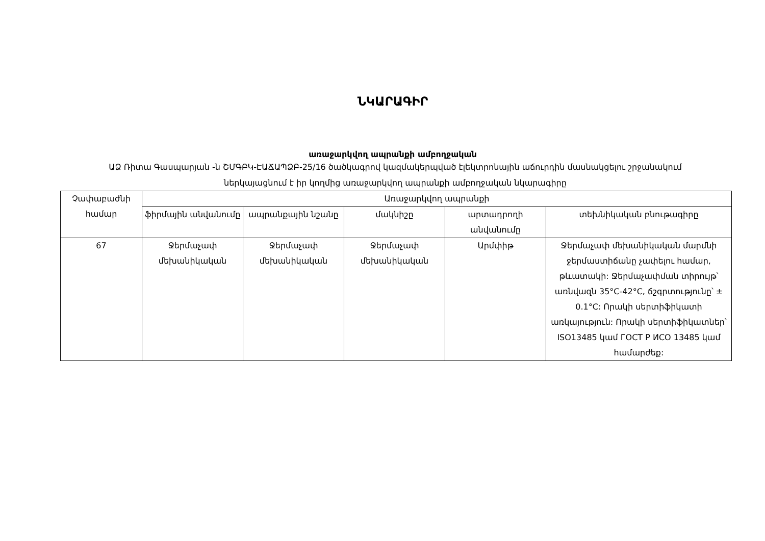ՆԿԱՐԱԳԻՐ
առաջարկվող ապրանքի ամբողջական
ԱՁ Ռիտա Գասպարյան -ն ՇՄԳԲԿ-ԷԱՃԱՊՁԲ-25/16 ծածկագրով կազմակերպված էլեկտրոնային աճուրդին մասնակցելու շրջանակում ներկայացնում է իր կողմից առաջարկվող ապրանքի ամբողջական նկարագիրը
| Չափաբաժնի համար | Առաջարկվող ապրանքի | | | | |
| --- | --- | --- | --- | --- | --- |
| | ֆիրմային անվանումը | ապրանքային նշանը | մակնիշը | արտադրողի անվանումը | տեխնիկական բնութագիրը |
| 67 | Ջերմաչափ մեխանիկական | Ջերմաչափ մեխանիկական | Ջերմաչափ մեխանիկական | Արմփիթ | Ջերմաչափ մեխանիկական մարմնի ջերմաստիճանը չափելու համար, թևատակի: Ջերմաչափման տիրույթ՝ առնվազն 35°C-42°C, ճշգրտությունը՝ ± 0.1°C: Որակի սերտիֆիկատի առկայություն: Որակի սերտիֆիկատներ՝ ISO13485 կամ ГОСТ Р ИСО 13485 կամ համարժեք: |